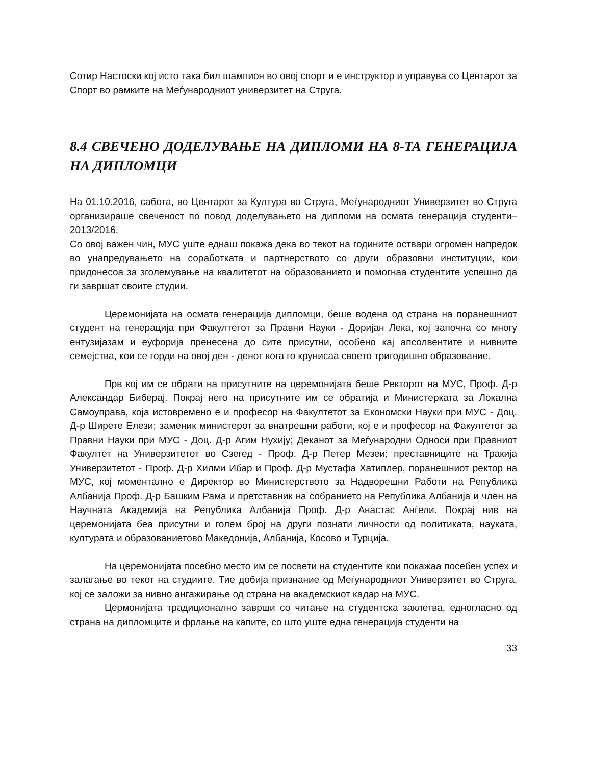Сотир Настоски кој исто така бил шампион во овој спорт и е инструктор и управува со Центарот за Спорт во рамките на Меѓународниот универзитет на Струга.
8.4 СВЕЧЕНО ДОДЕЛУВАЊЕ НА ДИПЛОМИ НА 8-ТА ГЕНЕРАЦИЈА НА ДИПЛОМЦИ
На 01.10.2016, сабота, во Центарот за Култура во Струга, Меѓународниот Универзитет во Струга организираше свеченост по повод доделувањето на дипломи на осмата генерација студенти–2013/2016.
Со овој важен чин, МУС уште еднаш покажа дека во текот на годините оствари огромен напредок во унапредувањето на соработката и партнерството со други образовни институции, кои придонесоа за зголемување на квалитетот на образованието и помогнаа студентите успешно да ги завршат своите студии.
Церемонијата на осмата генерација дипломци, беше водена од страна на поранешниот студент на генерација при Факултетот за Правни Науки - Доријан Лека, кој започна со многу ентузијазам и еуфорија пренесена до сите присутни, особено кај апсолвентите и нивните семејства, кои се горди на овој ден - денот кога го крунисаа своето тригодишно образование.
Прв кој им се обрати на присутните на церемонијата беше Ректорот на МУС, Проф. Д-р Александар Биберај. Покрај него на присутните им се обратија и Министерката за Локална Самоуправа, која истовремено е и професор на Факултетот за Економски Науки при МУС - Доц. Д-р Ширете Елези; заменик министерот за внатрешни работи, кој е и професор на Факултетот за Правни Науки при МУС - Доц. Д-р Агим Нухију; Деканот за Меѓународни Односи при Правниот Факултет на Универзитетот во Сзегед - Проф. Д-р Петер Мезеи; преставниците на Тракија Универзитетот - Проф. Д-р Хилми Ибар и Проф. Д-р Мустафа Хатиплер, поранешниот ректор на МУС, кој моментално е Директор во Министерството за Надворешни Работи на Република Албанија Проф. Д-р Башким Рама и претставник на собранието на Република Албанија и член на Научната Академија на Република Албанија Проф. Д-р Анастас Анѓели. Покрај нив на церемонијата беа присутни и голем број на други познати личности од политиката, науката, културата и образованиетово Македонија, Албанија, Косово и Турција.
На церемонијата посебно место им се посвети на студентите кои покажаа посебен успех и залагање во текот на студиите. Тие добија признание од Меѓународниот Универзитет во Струга, кој се заложи за нивно ангажирање од страна на академскиот кадар на МУС.
Цермонијата традиционално заврши со читање на студентска заклетва, едногласно од страна на дипломците и фрлање на капите, со што уште една генерација студенти на
33